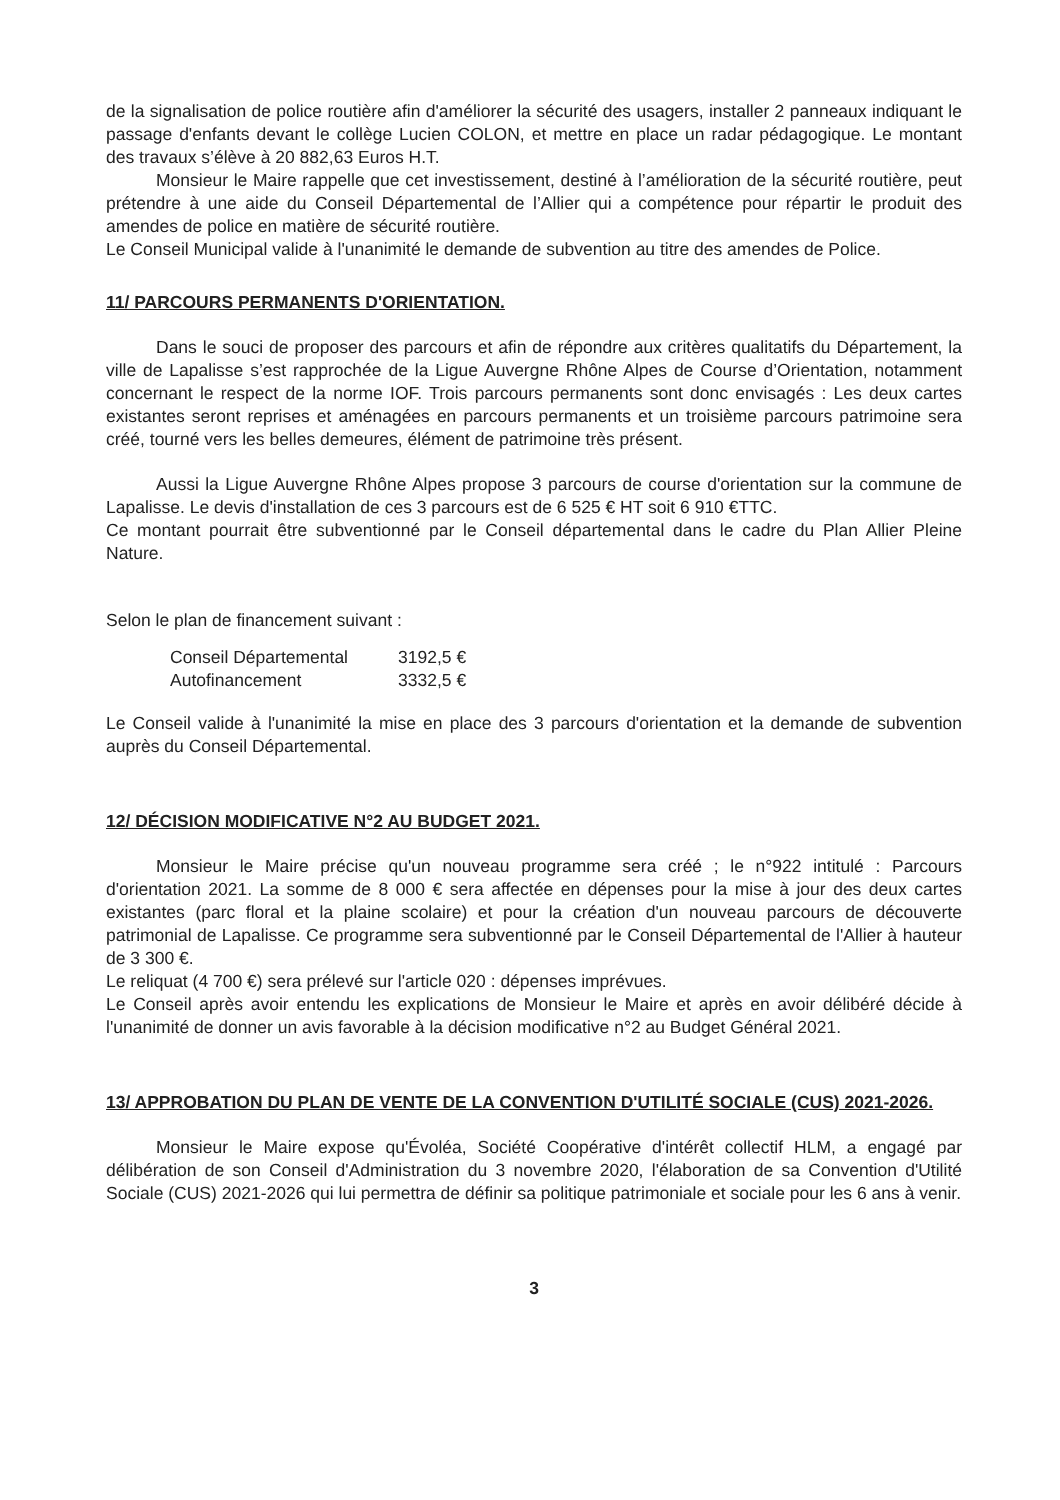de la signalisation de police routière afin d'améliorer la sécurité des usagers, installer 2 panneaux indiquant le passage d'enfants devant le collège Lucien COLON, et mettre en place un radar pédagogique. Le montant des travaux s’élève à 20 882,63 Euros H.T.
Monsieur le Maire rappelle que cet investissement, destiné à l’amélioration de la sécurité routière, peut prétendre à une aide du Conseil Départemental de l’Allier qui a compétence pour répartir le produit des amendes de police en matière de sécurité routière.
Le Conseil Municipal valide à l'unanimité le demande de subvention au titre des amendes de Police.
11/ PARCOURS PERMANENTS D'ORIENTATION.
Dans le souci de proposer des parcours et afin de répondre aux critères qualitatifs du Département, la ville de Lapalisse s’est rapprochée de la Ligue Auvergne Rhône Alpes de Course d’Orientation, notamment concernant le respect de la norme IOF. Trois parcours permanents sont donc envisagés : Les deux cartes existantes seront reprises et aménagées en parcours permanents et un troisième parcours patrimoine sera créé, tourné vers les belles demeures, élément de patrimoine très présent.
Aussi la Ligue Auvergne Rhône Alpes propose 3 parcours de course d'orientation sur la commune de Lapalisse. Le devis d'installation de ces 3 parcours est de 6 525 € HT soit 6 910 €TTC.
Ce montant pourrait être subventionné par le Conseil départemental dans le cadre du Plan Allier Pleine Nature.
Selon le plan de financement suivant :
| Conseil Départemental | 3192,5 € |
| Autofinancement | 3332,5 € |
Le Conseil valide à l'unanimité la mise en place des 3 parcours d'orientation et la demande de subvention auprès du Conseil Départemental.
12/ DÉCISION MODIFICATIVE N°2 AU BUDGET 2021.
Monsieur le Maire précise qu'un nouveau programme sera créé ; le n°922 intitulé : Parcours d'orientation 2021. La somme de 8 000 € sera affectée en dépenses pour la mise à jour des deux cartes existantes (parc floral et la plaine scolaire) et pour la création d'un nouveau parcours de découverte patrimonial de Lapalisse. Ce programme sera subventionné par le Conseil Départemental de l'Allier à hauteur de 3 300 €.
Le reliquat (4 700 €) sera prélevé sur l'article 020 : dépenses imprévues.
Le Conseil après avoir entendu les explications de Monsieur le Maire et après en avoir délibéré décide à l'unanimité de donner un avis favorable à la décision modificative n°2 au Budget Général 2021.
13/ APPROBATION DU PLAN DE VENTE DE LA CONVENTION D'UTILITÉ SOCIALE (CUS) 2021-2026.
Monsieur le Maire expose qu'Évoléa, Société Coopérative d'intérêt collectif HLM, a engagé par délibération de son Conseil d'Administration du 3 novembre 2020, l'élaboration de sa Convention d'Utilité Sociale (CUS) 2021-2026 qui lui permettra de définir sa politique patrimoniale et sociale pour les 6 ans à venir.
3